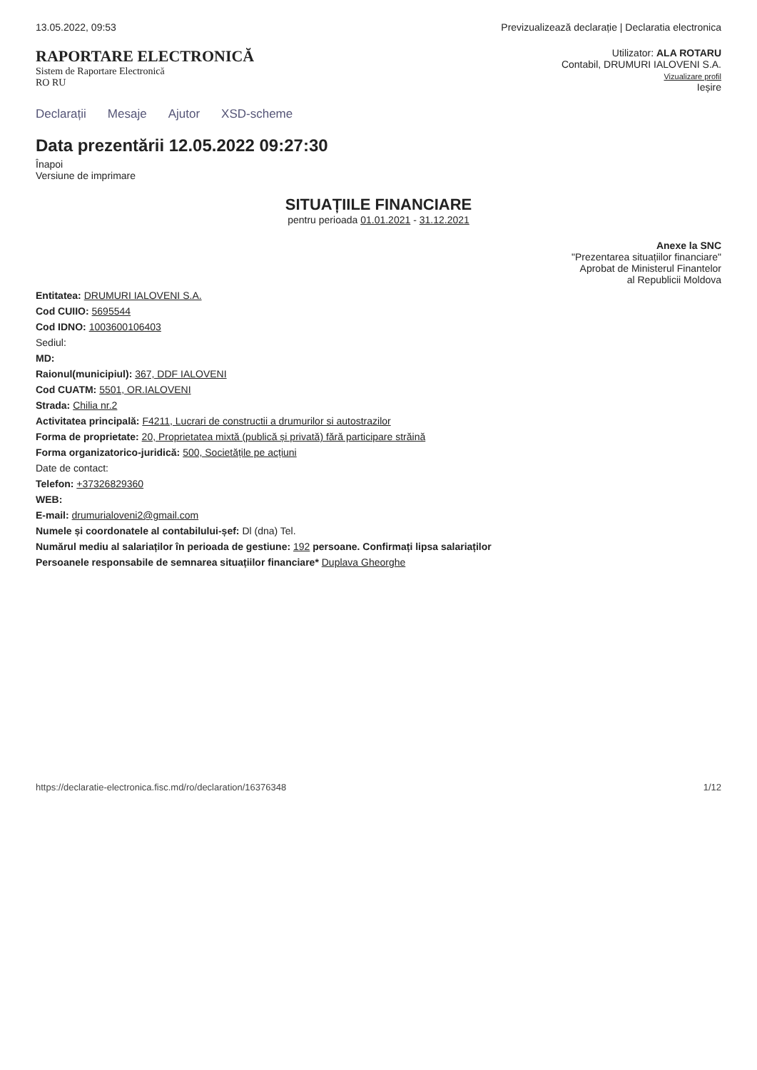13.05.2022, 09:53 Previzualizează declarație | Declaratia electronica
RAPORTARE ELECTRONICĂ
Sistem de Raportare Electronică
RO RU
Utilizator: ALA ROTARU
Contabil, DRUMURI IALOVENI S.A.
Vizualizare profil
Ieșire
Declarații Mesaje Ajutor XSD-scheme
Data prezentării 12.05.2022 09:27:30
Înapoi
Versiune de imprimare
SITUAȚIILE FINANCIARE
pentru perioada 01.01.2021 - 31.12.2021
Anexe la SNC
"Prezentarea situațiilor financiare"
Aprobat de Ministerul Finantelor
al Republicii Moldova
Entitatea: DRUMURI IALOVENI S.A.
Cod CUIIO: 5695544
Cod IDNO: 1003600106403
Sediul:
MD:
Raionul(municipiul): 367, DDF IALOVENI
Cod CUATM: 5501, OR.IALOVENI
Strada: Chilia nr.2
Activitatea principală: F4211, Lucrari de constructii a drumurilor si autostrazilor
Forma de proprietate: 20, Proprietatea mixtă (publică și privată) fără participare străină
Forma organizatorico-juridică: 500, Societățile pe acțiuni
Date de contact:
Telefon: +37326829360
WEB:
E-mail: drumurialoveni2@gmail.com
Numele și coordonatele al contabilului-șef: Dl (dna) Tel.
Numărul mediu al salariaților în perioada de gestiune: 192 persoane. Confirmați lipsa salariaților
Persoanele responsabile de semnarea situațiilor financiare* Duplava Gheorghe
https://declaratie-electronica.fisc.md/ro/declaration/16376348 1/12